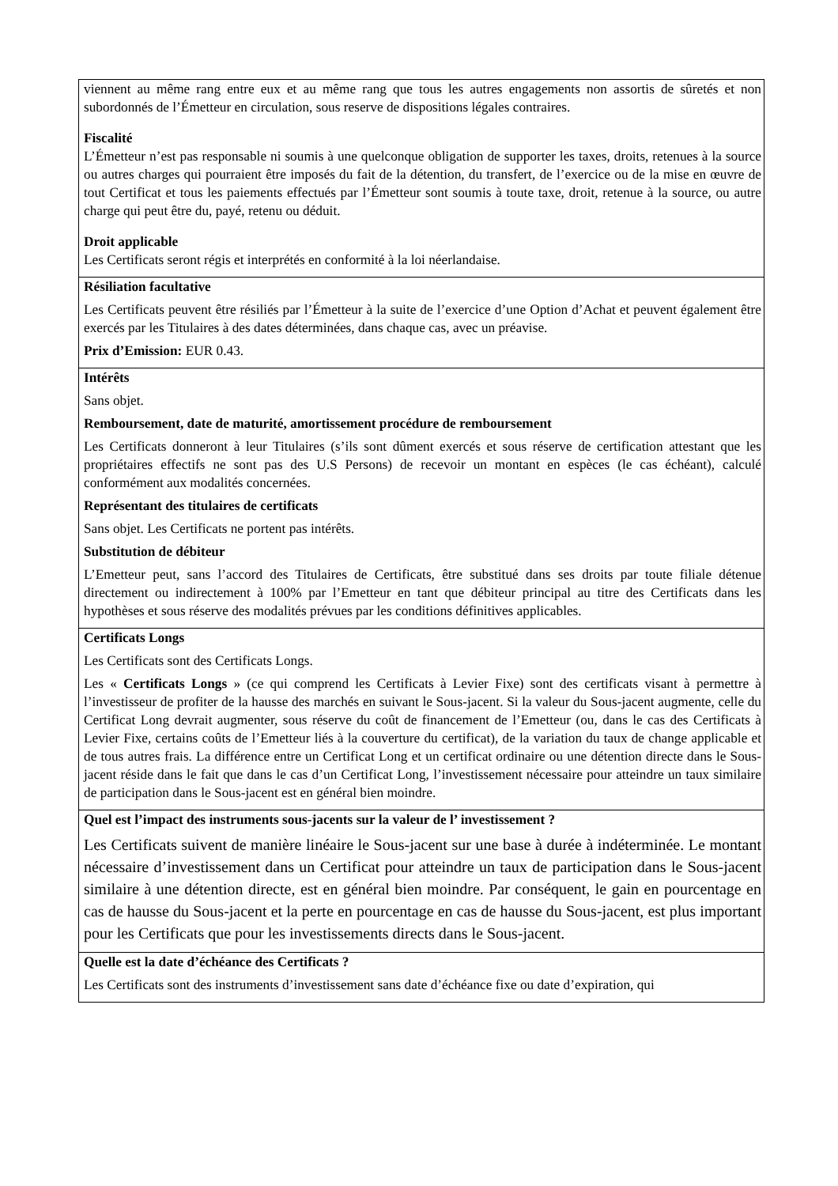| viennent au même rang entre eux et au même rang que tous les autres engagements non assortis de sûretés et non subordonnés de l’Émetteur en circulation, sous reserve de dispositions légales contraires. Fiscalité L’Émetteur n’est pas responsable ni soumis à une quelconque obligation de supporter les taxes, droits, retenues à la source ou autres charges qui pourraient être imposés du fait de la détention, du transfert, de l’exercice ou de la mise en œuvre de tout Certificat et tous les paiements effectués par l’Émetteur sont soumis à toute taxe, droit, retenue à la source, ou autre charge qui peut être du, payé, retenu ou déduit. Droit applicable Les Certificats seront régis et interprétés en conformité à la loi néerlandaise. |
| Résiliation facultative Les Certificats peuvent être résiliés par l’Émetteur à la suite de l’exercice d’une Option d’Achat et peuvent également être exercés par les Titulaires à des dates déterminées, dans chaque cas, avec un préavise. Prix d’Emission: EUR 0.43. |
| Intérêts Sans objet. Remboursement, date de maturité, amortissement procédure de remboursement Les Certificats donneront à leur Titulaires (s’ils sont dûment exercés et sous réserve de certification attestant que les propriétaires effectifs ne sont pas des U.S Persons) de recevoir un montant en espèces (le cas échéant), calculé conformément aux modalités concernées. Représentant des titulaires de certificats Sans objet. Les Certificats ne portent pas intérêts. Substitution de débiteur L’Emetteur peut, sans l’accord des Titulaires de Certificats, être substitué dans ses droits par toute filiale détenue directement ou indirectement à 100% par l’Emetteur en tant que débiteur principal au titre des Certificats dans les hypothèses et sous réserve des modalités prévues par les conditions définitives applicables. |
| Certificats Longs Les Certificats sont des Certificats Longs. Les « Certificats Longs » (ce qui comprend les Certificats à Levier Fixe) sont des certificats visant à permettre à l’investisseur de profiter de la hausse des marchés en suivant le Sous-jacent. Si la valeur du Sous-jacent augmente, celle du Certificat Long devrait augmenter, sous réserve du coût de financement de l’Emetteur (ou, dans le cas des Certificats à Levier Fixe, certains coûts de l’Emetteur liés à la couverture du certificat), de la variation du taux de change applicable et de tous autres frais. La différence entre un Certificat Long et un certificat ordinaire ou une détention directe dans le Sous-jacent réside dans le fait que dans le cas d’un Certificat Long, l’investissement nécessaire pour atteindre un taux similaire de participation dans le Sous-jacent est en général bien moindre. |
| Quel est l’impact des instruments sous-jacents sur la valeur de l’ investissement ? Les Certificats suivent de manière linéaire le Sous-jacent sur une base à durée à indéterminée. Le montant nécessaire d’investissement dans un Certificat pour atteindre un taux de participation dans le Sous-jacent similaire à une détention directe, est en général bien moindre. Par conséquent, le gain en pourcentage en cas de hausse du Sous-jacent et la perte en pourcentage en cas de hausse du Sous-jacent, est plus important pour les Certificats que pour les investissements directs dans le Sous-jacent. |
| Quelle est la date d’échéance des Certificats ? Les Certificats sont des instruments d’investissement sans date d’échéance fixe ou date d’expiration, qui |